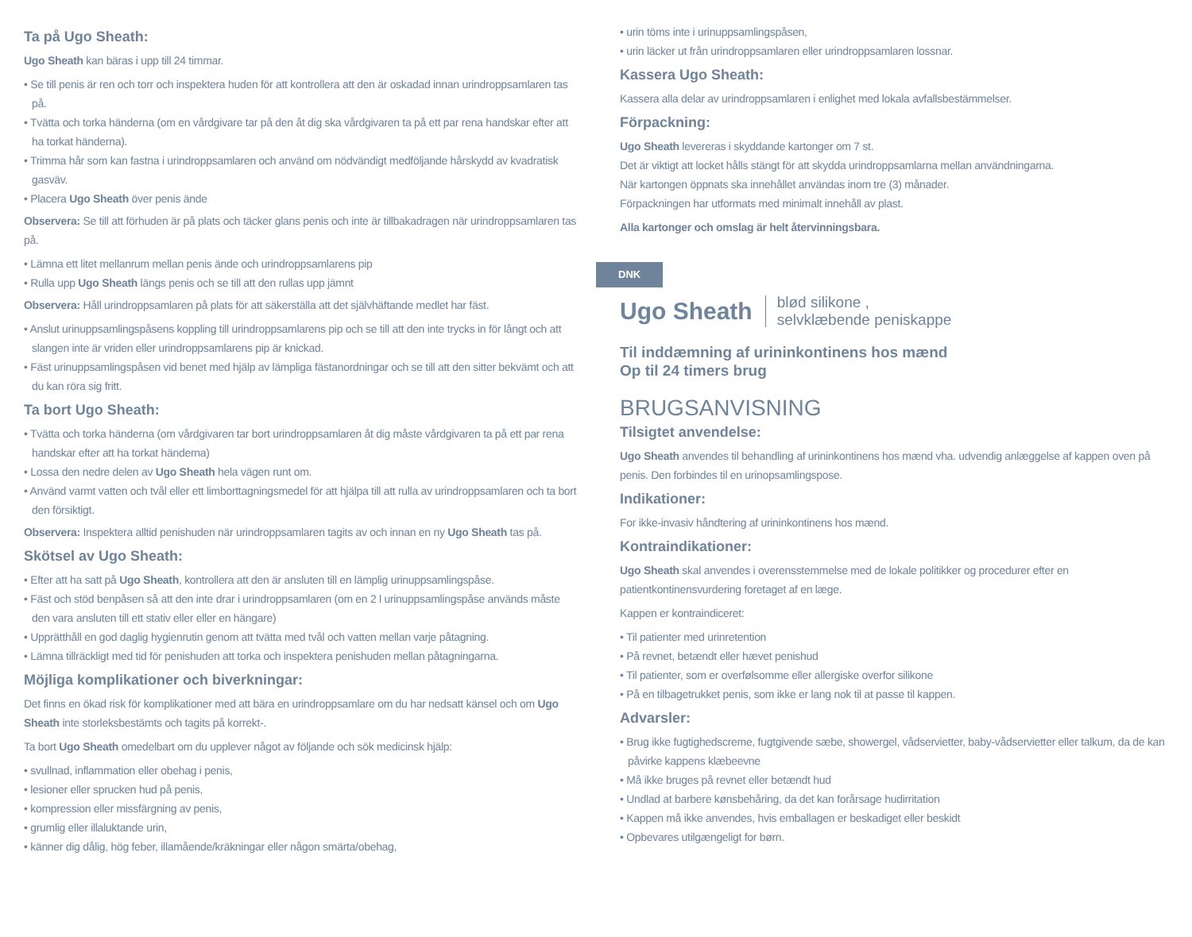Ta på Ugo Sheath:
Ugo Sheath kan bäras i upp till 24 timmar.
• Se till penis är ren och torr och inspektera huden för att kontrollera att den är oskadad innan urindroppsamlaren tas på.
• Tvätta och torka händerna (om en vårdgivare tar på den åt dig ska vårdgivaren ta på ett par rena handskar efter att ha torkat händerna).
• Trimma hår som kan fastna i urindroppsamlaren och använd om nödvändigt medföljande hårskydd av kvadratisk gasväv.
• Placera Ugo Sheath över penis ände
Observera: Se till att förhuden är på plats och täcker glans penis och inte är tillbakadragen när urindroppsamlaren tas på.
• Lämna ett litet mellanrum mellan penis ände och urindroppsamlarens pip
• Rulla upp Ugo Sheath längs penis och se till att den rullas upp jämnt
Observera: Håll urindroppsamlaren på plats för att säkerställa att det självhäftande medlet har fäst.
• Anslut urinuppsamlingspåsens koppling till urindroppsamlarens pip och se till att den inte trycks in för långt och att slangen inte är vriden eller urindroppsamlarens pip är knickad.
• Fäst urinuppsamlingspåsen vid benet med hjälp av lämpliga fästanordningar och se till att den sitter bekvämt och att du kan röra sig fritt.
Ta bort Ugo Sheath:
• Tvätta och torka händerna (om vårdgivaren tar bort urindroppsamlaren åt dig måste vårdgivaren ta på ett par rena handskar efter att ha torkat händerna)
• Lossa den nedre delen av Ugo Sheath hela vägen runt om.
• Använd varmt vatten och tvål eller ett limborttagningsmedel för att hjälpa till att rulla av urindroppsamlaren och ta bort den försiktigt.
Observera: Inspektera alltid penishuden när urindroppsamlaren tagits av och innan en ny Ugo Sheath tas på.
Skötsel av Ugo Sheath:
• Efter att ha satt på Ugo Sheath, kontrollera att den är ansluten till en lämplig urinuppsamlingspåse.
• Fäst och stöd benpåsen så att den inte drar i urindroppsamlaren (om en 2 l urinuppsamlingspåse används måste den vara ansluten till ett stativ eller eller en hängare)
• Upprätthåll en god daglig hygienrutin genom att tvätta med tvål och vatten mellan varje påtagning.
• Lämna tillräckligt med tid för penishuden att torka och inspektera penishuden mellan påtagningarna.
Möjliga komplikationer och biverkningar:
Det finns en ökad risk för komplikationer med att bära en urindroppsamlare om du har nedsatt känsel och om Ugo Sheath inte storleksbestämts och tagits på korrekt-.
Ta bort Ugo Sheath omedelbart om du upplever något av följande och sök medicinsk hjälp:
• svullnad, inflammation eller obehag i penis,
• lesioner eller sprucken hud på penis,
• kompression eller missfärgning av penis,
• grumlig eller illaluktande urin,
• känner dig dålig, hög feber, illamående/kräkningar eller någon smärta/obehag,
• urin töms inte i urinuppsamlingspåsen,
• urin läcker ut från urindroppsamlaren eller urindroppsamlaren lossnar.
Kassera Ugo Sheath:
Kassera alla delar av urindroppsamlaren i enlighet med lokala avfallsbestämmelser.
Förpackning:
Ugo Sheath levereras i skyddande kartonger om 7 st.
Det är viktigt att locket hålls stängt för att skydda urindroppsamlarna mellan användningarna.
När kartongen öppnats ska innehållet användas inom tre (3) månader.
Förpackningen har utformats med minimalt innehåll av plast.
Alla kartonger och omslag är helt återvinningsbara.
DNK
Ugo Sheath blød silikone ,
selvklæbende peniskappe
Til inddæmning af urininkontinens hos mænd
Op til 24 timers brug
BRUGSANVISNING
Tilsigtet anvendelse:
Ugo Sheath anvendes til behandling af urininkontinens hos mænd vha. udvendig anlæggelse af kappen oven på penis. Den forbindes til en urinopsamlingspose.
Indikationer:
For ikke-invasiv håndtering af urininkontinens hos mænd.
Kontraindikationer:
Ugo Sheath skal anvendes i overensstemmelse med de lokale politikker og procedurer efter en patientkontinensvurdering foretaget af en læge.
Kappen er kontraindiceret:
• Til patienter med urinretention
• På revnet, betændt eller hævet penishud
• Til patienter, som er overfølsomme eller allergiske overfor silikone
• På en tilbagetrukket penis, som ikke er lang nok til at passe til kappen.
Advarsler:
• Brug ikke fugtighedscreme, fugtgivende sæbe, showergel, vådservietter, baby-vådservietter eller talkum, da de kan påvirke kappens klæbeevne
• Må ikke bruges på revnet eller betændt hud
• Undlad at barbere kønsbehåring, da det kan forårsage hudirritation
• Kappen må ikke anvendes, hvis emballagen er beskadiget eller beskidt
• Opbevares utilgængeligt for børn.